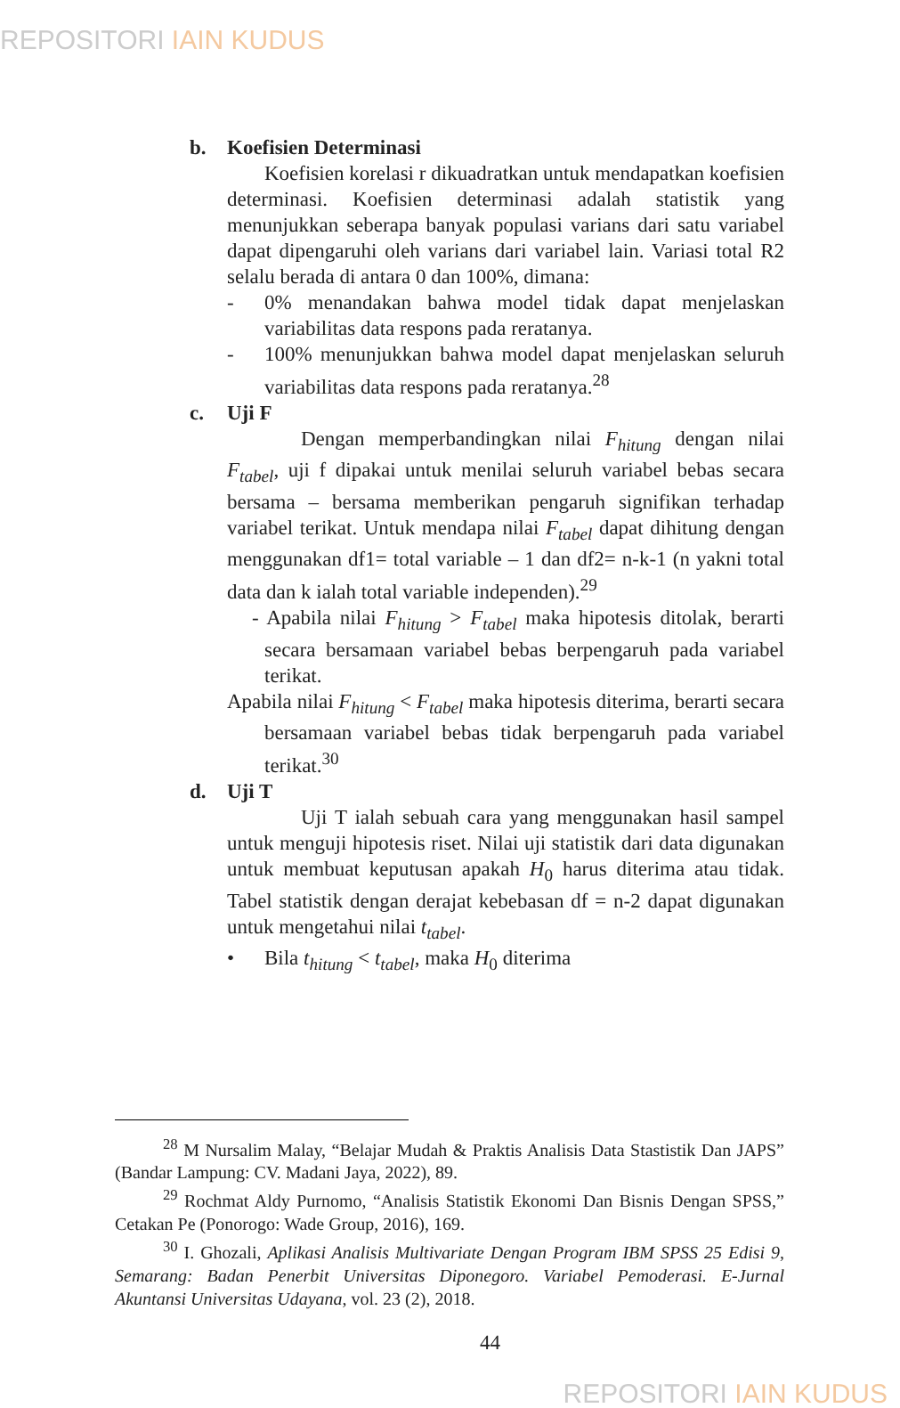REPOSITORI IAIN KUDUS
b. Koefisien Determinasi
Koefisien korelasi r dikuadratkan untuk mendapatkan koefisien determinasi. Koefisien determinasi adalah statistik yang menunjukkan seberapa banyak populasi varians dari satu variabel dapat dipengaruhi oleh varians dari variabel lain. Variasi total R2 selalu berada di antara 0 dan 100%, dimana:
- 0% menandakan bahwa model tidak dapat menjelaskan variabilitas data respons pada reratanya.
- 100% menunjukkan bahwa model dapat menjelaskan seluruh variabilitas data respons pada reratanya.<sup>28</sup>
c. Uji F
Dengan memperbandingkan nilai F<sub>hitung</sub> dengan nilai F<sub>tabel</sub>, uji f dipakai untuk menilai seluruh variabel bebas secara bersama – bersama memberikan pengaruh signifikan terhadap variabel terikat. Untuk mendapa nilai F<sub>tabel</sub> dapat dihitung dengan menggunakan df1= total variable – 1 dan df2= n-k-1 (n yakni total data dan k ialah total variable independen).<sup>29</sup>
- Apabila nilai F<sub>hitung</sub> > F<sub>tabel</sub> maka hipotesis ditolak, berarti secara bersamaan variabel bebas berpengaruh pada variabel terikat.
Apabila nilai F<sub>hitung</sub> < F<sub>tabel</sub> maka hipotesis diterima, berarti secara bersamaan variabel bebas tidak berpengaruh pada variabel terikat.<sup>30</sup>
d. Uji T
Uji T ialah sebuah cara yang menggunakan hasil sampel untuk menguji hipotesis riset. Nilai uji statistik dari data digunakan untuk membuat keputusan apakah H<sub>0</sub> harus diterima atau tidak. Tabel statistik dengan derajat kebebasan df = n-2 dapat digunakan untuk mengetahui nilai t<sub>tabel</sub>.
• Bila t<sub>hitung</sub> < t<sub>tabel</sub>, maka H<sub>0</sub> diterima
<sup>28</sup> M Nursalim Malay, “Belajar Mudah & Praktis Analisis Data Stastistik Dan JAPS” (Bandar Lampung: CV. Madani Jaya, 2022), 89.
<sup>29</sup> Rochmat Aldy Purnomo, “Analisis Statistik Ekonomi Dan Bisnis Dengan SPSS,” Cetakan Pe (Ponorogo: Wade Group, 2016), 169.
<sup>30</sup> I. Ghozali, Aplikasi Analisis Multivariate Dengan Program IBM SPSS 25 Edisi 9, Semarang: Badan Penerbit Universitas Diponegoro. Variabel Pemoderasi. E-Jurnal Akuntansi Universitas Udayana, vol. 23 (2), 2018.
44
REPOSITORI IAIN KUDUS